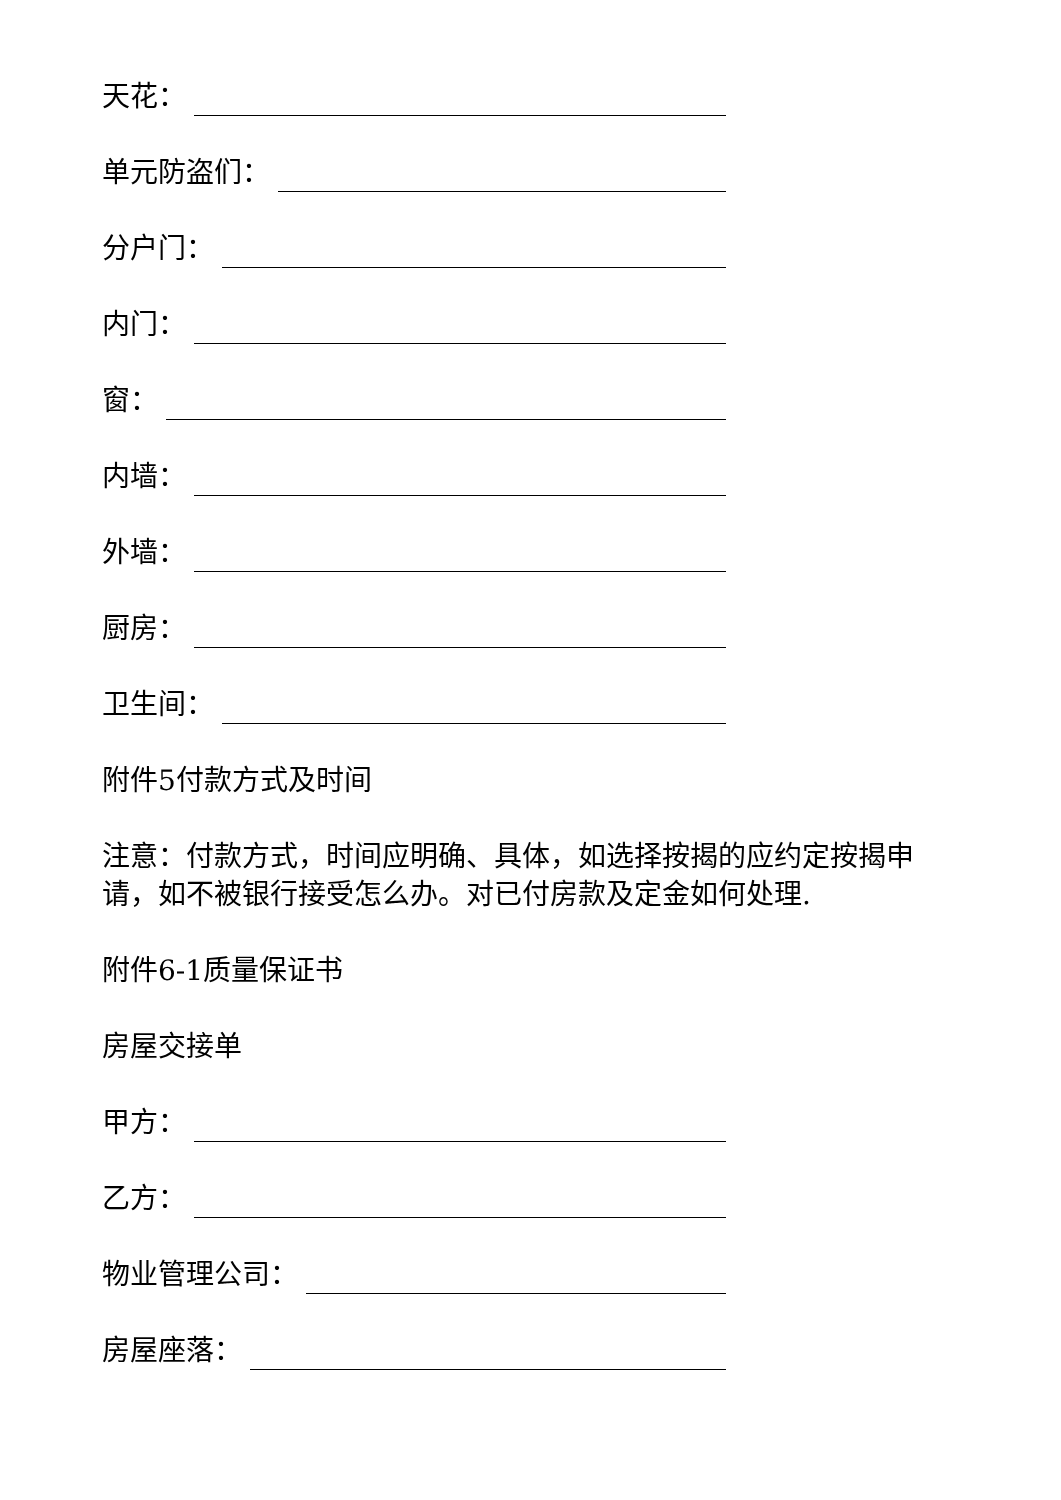天花：
单元防盗们：
分户门：
内门：
窗：
内墙：
外墙：
厨房：
卫生间：
附件5付款方式及时间
注意：付款方式，时间应明确、具体，如选择按揭的应约定按揭申请，如不被银行接受怎么办。对已付房款及定金如何处理.
附件6-1质量保证书
房屋交接单
甲方：
乙方：
物业管理公司：
房屋座落：